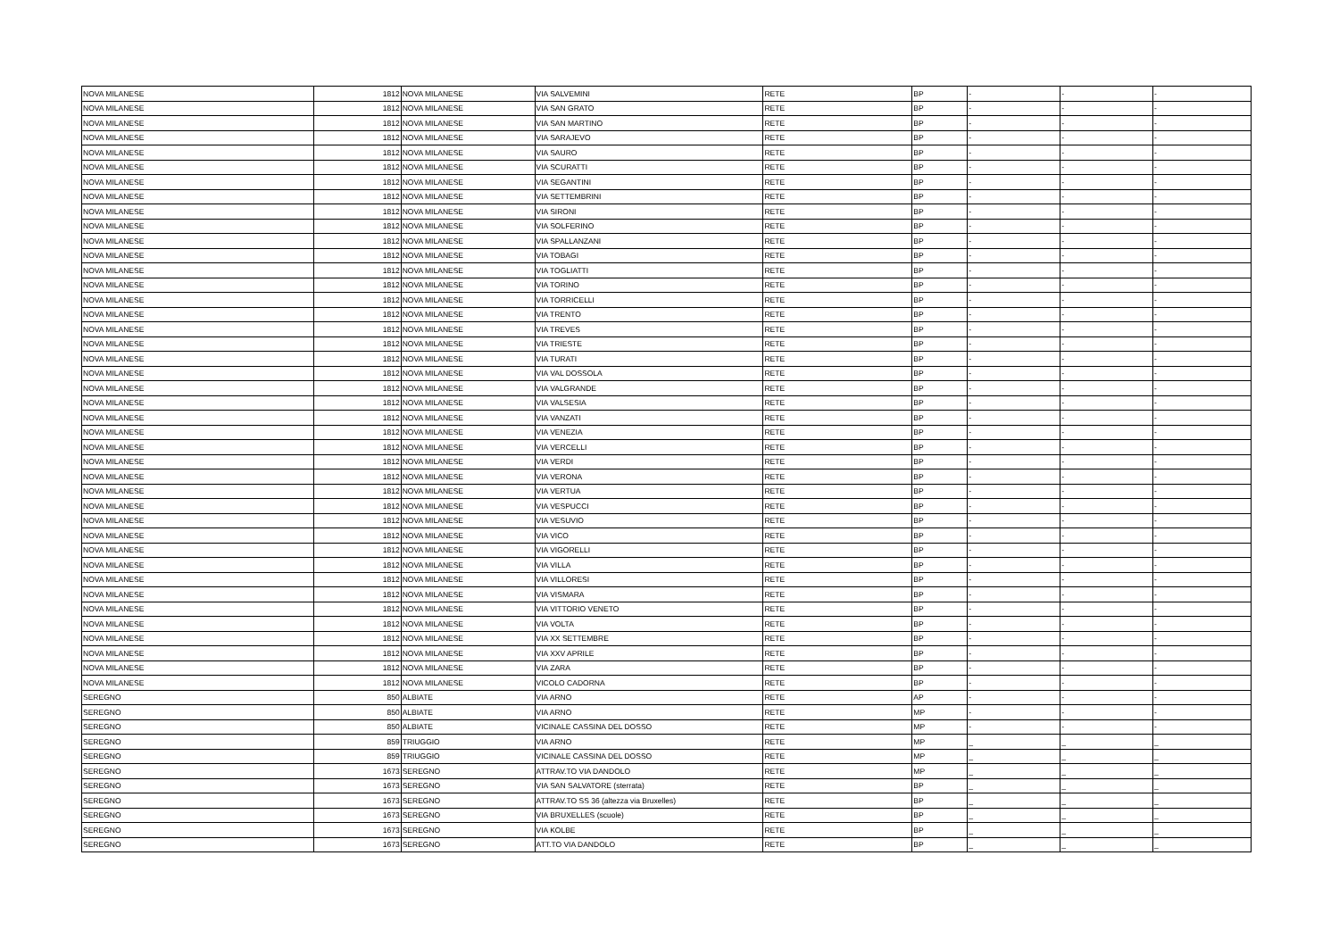| NOVA MILANESE | 1812 | NOVA MILANESE | VIA SALVEMINI | RETE | BP | - | - | - |
| NOVA MILANESE | 1812 | NOVA MILANESE | VIA SAN GRATO | RETE | BP | - | - | - |
| NOVA MILANESE | 1812 | NOVA MILANESE | VIA SAN MARTINO | RETE | BP | - | - | - |
| NOVA MILANESE | 1812 | NOVA MILANESE | VIA SARAJEVO | RETE | BP | - | - | - |
| NOVA MILANESE | 1812 | NOVA MILANESE | VIA SAURO | RETE | BP | - | - | - |
| NOVA MILANESE | 1812 | NOVA MILANESE | VIA SCURATTI | RETE | BP | - | - | - |
| NOVA MILANESE | 1812 | NOVA MILANESE | VIA SEGANTINI | RETE | BP | - | - | - |
| NOVA MILANESE | 1812 | NOVA MILANESE | VIA SETTEMBRINI | RETE | BP | - | - | - |
| NOVA MILANESE | 1812 | NOVA MILANESE | VIA SIRONI | RETE | BP | - | - | - |
| NOVA MILANESE | 1812 | NOVA MILANESE | VIA SOLFERINO | RETE | BP | - | - | - |
| NOVA MILANESE | 1812 | NOVA MILANESE | VIA SPALLANZANI | RETE | BP | - | - | - |
| NOVA MILANESE | 1812 | NOVA MILANESE | VIA TOBAGI | RETE | BP | - | - | - |
| NOVA MILANESE | 1812 | NOVA MILANESE | VIA TOGLIATTI | RETE | BP | - | - | - |
| NOVA MILANESE | 1812 | NOVA MILANESE | VIA TORINO | RETE | BP | - | - | - |
| NOVA MILANESE | 1812 | NOVA MILANESE | VIA TORRICELLI | RETE | BP | - | - | - |
| NOVA MILANESE | 1812 | NOVA MILANESE | VIA TRENTO | RETE | BP | - | - | - |
| NOVA MILANESE | 1812 | NOVA MILANESE | VIA TREVES | RETE | BP | - | - | - |
| NOVA MILANESE | 1812 | NOVA MILANESE | VIA TRIESTE | RETE | BP | - | - | - |
| NOVA MILANESE | 1812 | NOVA MILANESE | VIA TURATI | RETE | BP | - | - | - |
| NOVA MILANESE | 1812 | NOVA MILANESE | VIA VAL DOSSOLA | RETE | BP | - | - | - |
| NOVA MILANESE | 1812 | NOVA MILANESE | VIA VALGRANDE | RETE | BP | - | - | - |
| NOVA MILANESE | 1812 | NOVA MILANESE | VIA VALSESIA | RETE | BP | - | - | - |
| NOVA MILANESE | 1812 | NOVA MILANESE | VIA VANZATI | RETE | BP | - | - | - |
| NOVA MILANESE | 1812 | NOVA MILANESE | VIA VENEZIA | RETE | BP | - | - | - |
| NOVA MILANESE | 1812 | NOVA MILANESE | VIA VERCELLI | RETE | BP | - | - | - |
| NOVA MILANESE | 1812 | NOVA MILANESE | VIA VERDI | RETE | BP | - | - | - |
| NOVA MILANESE | 1812 | NOVA MILANESE | VIA VERONA | RETE | BP | - | - | - |
| NOVA MILANESE | 1812 | NOVA MILANESE | VIA VERTUA | RETE | BP | - | - | - |
| NOVA MILANESE | 1812 | NOVA MILANESE | VIA VESPUCCI | RETE | BP | - | - | - |
| NOVA MILANESE | 1812 | NOVA MILANESE | VIA VESUVIO | RETE | BP | - | - | - |
| NOVA MILANESE | 1812 | NOVA MILANESE | VIA VICO | RETE | BP | - | - | - |
| NOVA MILANESE | 1812 | NOVA MILANESE | VIA VIGORELLI | RETE | BP | - | - | - |
| NOVA MILANESE | 1812 | NOVA MILANESE | VIA VILLA | RETE | BP | - | - | - |
| NOVA MILANESE | 1812 | NOVA MILANESE | VIA VILLORESI | RETE | BP | - | - | - |
| NOVA MILANESE | 1812 | NOVA MILANESE | VIA VISMARA | RETE | BP | - | - | - |
| NOVA MILANESE | 1812 | NOVA MILANESE | VIA VITTORIO VENETO | RETE | BP | - | - | - |
| NOVA MILANESE | 1812 | NOVA MILANESE | VIA VOLTA | RETE | BP | - | - | - |
| NOVA MILANESE | 1812 | NOVA MILANESE | VIA XX SETTEMBRE | RETE | BP | - | - | - |
| NOVA MILANESE | 1812 | NOVA MILANESE | VIA XXV APRILE | RETE | BP | - | - | - |
| NOVA MILANESE | 1812 | NOVA MILANESE | VIA ZARA | RETE | BP | - | - | - |
| NOVA MILANESE | 1812 | NOVA MILANESE | VICOLO CADORNA | RETE | BP | - | - | - |
| SEREGNO | 850 | ALBIATE | VIA ARNO | RETE | AP | - | - | - |
| SEREGNO | 850 | ALBIATE | VIA ARNO | RETE | MP | - | - | - |
| SEREGNO | 850 | ALBIATE | VICINALE CASSINA DEL DOSSO | RETE | MP | - | - | - |
| SEREGNO | 859 | TRIUGGIO | VIA ARNO | RETE | MP | _ | _ | _ |
| SEREGNO | 859 | TRIUGGIO | VICINALE CASSINA DEL DOSSO | RETE | MP | _ | _ | _ |
| SEREGNO | 1673 | SEREGNO | ATTRAV.TO VIA DANDOLO | RETE | MP | _ | _ | _ |
| SEREGNO | 1673 | SEREGNO | VIA SAN SALVATORE (sterrata) | RETE | BP | _ | _ | _ |
| SEREGNO | 1673 | SEREGNO | ATTRAV.TO SS 36 (altezza via Bruxelles) | RETE | BP | _ | _ | _ |
| SEREGNO | 1673 | SEREGNO | VIA BRUXELLES (scuole) | RETE | BP | _ | _ | _ |
| SEREGNO | 1673 | SEREGNO | VIA KOLBE | RETE | BP | _ | _ | _ |
| SEREGNO | 1673 | SEREGNO | ATT.TO VIA DANDOLO | RETE | BP | _ | _ | _ |